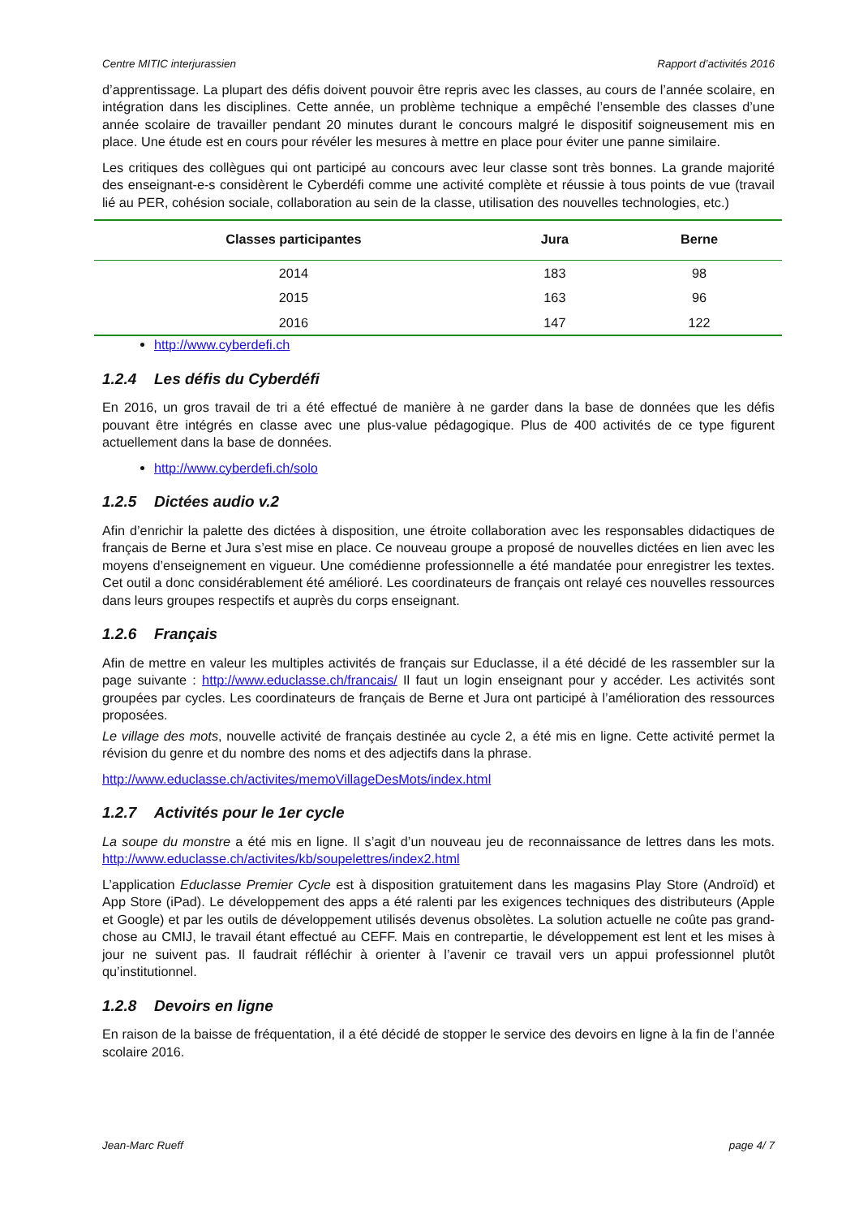Centre MITIC interjurassien Rapport d’activités 2016
d’apprentissage. La plupart des défis doivent pouvoir être repris avec les classes, au cours de l’année scolaire, en intégration dans les disciplines. Cette année, un problème technique a empêché l’ensemble des classes d’une année scolaire de travailler pendant 20 minutes durant le concours malgré le dispositif soigneusement mis en place. Une étude est en cours pour révéler les mesures à mettre en place pour éviter une panne similaire.
Les critiques des collègues qui ont participé au concours avec leur classe sont très bonnes. La grande majorité des enseignant-e-s considèrent le Cyberdéfi comme une activité complète et réussie à tous points de vue (travail lié au PER, cohésion sociale, collaboration au sein de la classe, utilisation des nouvelles technologies, etc.)
| Classes participantes | Jura | Berne |
| --- | --- | --- |
| 2014 | 183 | 98 |
| 2015 | 163 | 96 |
| 2016 | 147 | 122 |
http://www.cyberdefi.ch
1.2.4 Les défis du Cyberdéfi
En 2016, un gros travail de tri a été effectué de manière à ne garder dans la base de données que les défis pouvant être intégrés en classe avec une plus-value pédagogique. Plus de 400 activités de ce type figurent actuellement dans la base de données.
http://www.cyberdefi.ch/solo
1.2.5 Dictées audio v.2
Afin d’enrichir la palette des dictées à disposition, une étroite collaboration avec les responsables didactiques de français de Berne et Jura s’est mise en place. Ce nouveau groupe a proposé de nouvelles dictées en lien avec les moyens d’enseignement en vigueur. Une comédienne professionnelle a été mandatée pour enregistrer les textes. Cet outil a donc considérablement été amélioré. Les coordinateurs de français ont relayé ces nouvelles ressources dans leurs groupes respectifs et auprès du corps enseignant.
1.2.6 Français
Afin de mettre en valeur les multiples activités de français sur Educlasse, il a été décidé de les rassembler sur la page suivante : http://www.educlasse.ch/francais/ Il faut un login enseignant pour y accéder. Les activités sont groupées par cycles. Les coordinateurs de français de Berne et Jura ont participé à l’amélioration des ressources proposées.
Le village des mots, nouvelle activité de français destinée au cycle 2, a été mis en ligne. Cette activité permet la révision du genre et du nombre des noms et des adjectifs dans la phrase.
http://www.educlasse.ch/activites/memoVillageDesMots/index.html
1.2.7 Activités pour le 1er cycle
La soupe du monstre a été mis en ligne. Il s’agit d’un nouveau jeu de reconnaissance de lettres dans les mots. http://www.educlasse.ch/activites/kb/soupelettres/index2.html
L’application Educlasse Premier Cycle est à disposition gratuitement dans les magasins Play Store (Androïd) et App Store (iPad). Le développement des apps a été ralenti par les exigences techniques des distributeurs (Apple et Google) et par les outils de développement utilisés devenus obsolètes. La solution actuelle ne coûte pas grand-chose au CMIJ, le travail étant effectué au CEFF. Mais en contrepartie, le développement est lent et les mises à jour ne suivent pas. Il faudrait réfléchir à orienter à l’avenir ce travail vers un appui professionnel plutôt qu’institutionnel.
1.2.8 Devoirs en ligne
En raison de la baisse de fréquentation, il a été décidé de stopper le service des devoirs en ligne à la fin de l’année scolaire 2016.
Jean-Marc Rueff page 4/ 7